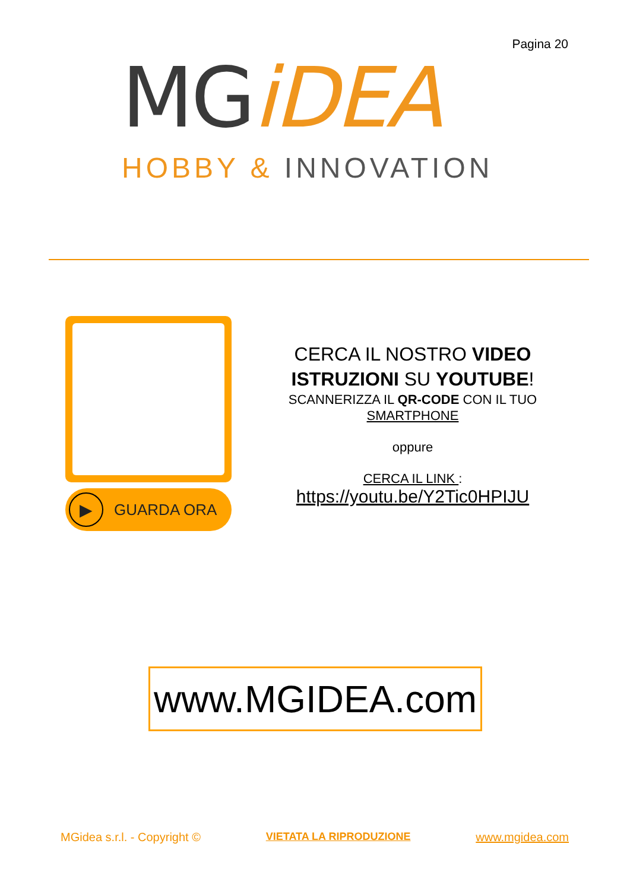Pagina 20
MGiDEA
HOBBY & INNOVATION
▶ GUARDA ORA
CERCA IL NOSTRO VIDEO
ISTRUZIONI SU YOUTUBE!
SCANNERIZZA IL QR-CODE CON IL TUO
SMARTPHONE
oppure
CERCA IL LINK :
https://youtu.be/Y2Tic0HPIJU
www.MGIDEA.com
MGidea s.r.l. - Copyright © VIETATA LA RIPRODUZIONE www.mgidea.com